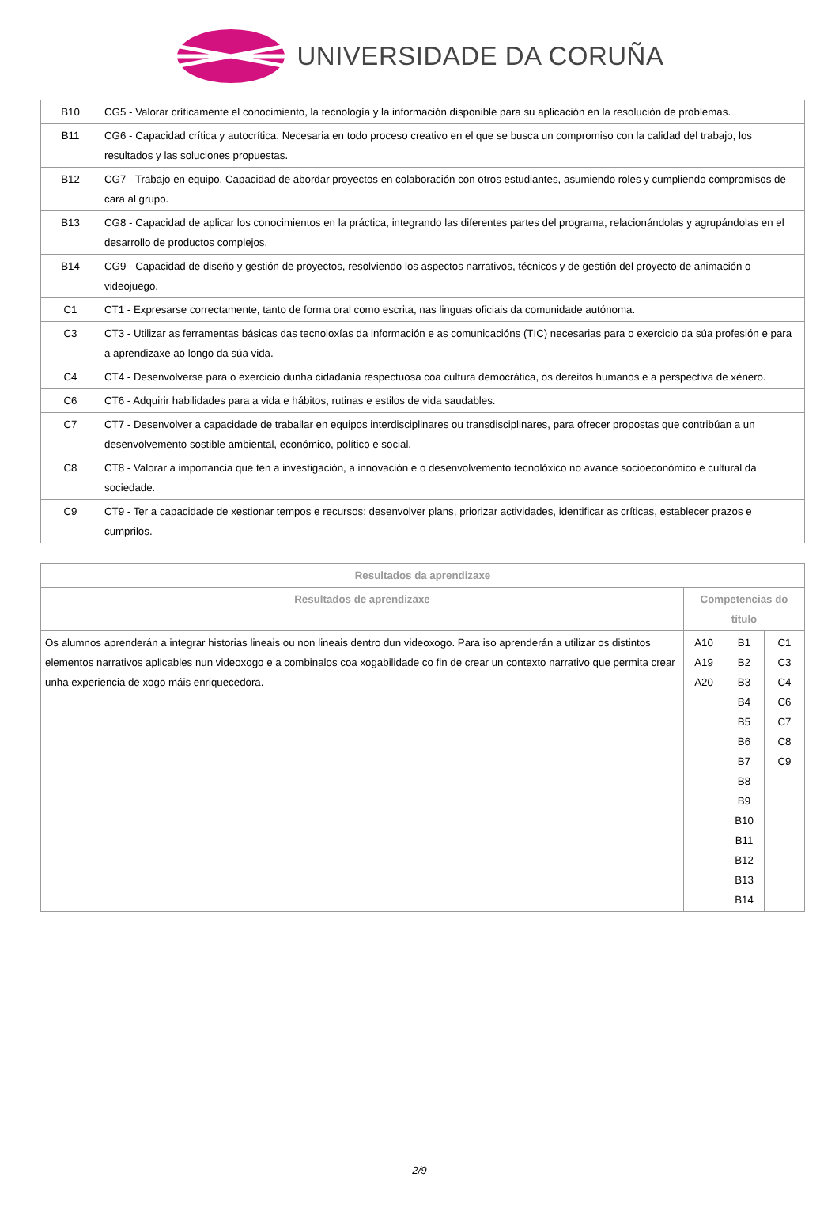UNIVERSIDADE DA CORUÑA
| B10 | CG5 - Valorar críticamente el conocimiento, la tecnología y la información disponible para su aplicación en la resolución de problemas. |
| B11 | CG6 - Capacidad crítica y autocrítica. Necesaria en todo proceso creativo en el que se busca un compromiso con la calidad del trabajo, los resultados y las soluciones propuestas. |
| B12 | CG7 - Trabajo en equipo. Capacidad de abordar proyectos en colaboración con otros estudiantes, asumiendo roles y cumpliendo compromisos de cara al grupo. |
| B13 | CG8 - Capacidad de aplicar los conocimientos en la práctica, integrando las diferentes partes del programa, relacionándolas y agrupándolas en el desarrollo de productos complejos. |
| B14 | CG9 - Capacidad de diseño y gestión de proyectos, resolviendo los aspectos narrativos, técnicos y de gestión del proyecto de animación o videojuego. |
| C1 | CT1 - Expresarse correctamente, tanto de forma oral como escrita, nas linguas oficiais da comunidade autónoma. |
| C3 | CT3 - Utilizar as ferramentas básicas das tecnoloxías da información e as comunicacións (TIC) necesarias para o exercicio da súa profesión e para a aprendizaxe ao longo da súa vida. |
| C4 | CT4 - Desenvolverse para o exercicio dunha cidadanía respectuosa coa cultura democrática, os dereitos humanos e a perspectiva de xénero. |
| C6 | CT6 - Adquirir habilidades para a vida e hábitos, rutinas e estilos de vida saudables. |
| C7 | CT7 - Desenvolver a capacidade de traballar en equipos interdisciplinares ou transdisciplinares, para ofrecer propostas que contribúan a un desenvolvemento sostible ambiental, económico, político e social. |
| C8 | CT8 - Valorar a importancia que ten a investigación, a innovación e o desenvolvemento tecnolóxico no avance socioeconómico e cultural da sociedade. |
| C9 | CT9 - Ter a capacidade de xestionar tempos e recursos: desenvolver plans, priorizar actividades, identificar as críticas, establecer prazos e cumprilos. |
| Resultados da aprendizaxe | | | |
| --- | --- | --- | --- |
| Resultados de aprendizaxe | Competencias do título | | |
| Os alumnos aprenderán a integrar historias lineais ou non lineais dentro dun videoxogo. Para iso aprenderán a utilizar os distintos elementos narrativos aplicables nun videoxogo e a combinalos coa xogabilidade co fin de crear un contexto narrativo que permita crear unha experiencia de xogo máis enriquecedora. | A10 A19 A20 | B1 B2 B3 B4 B5 B6 B7 B8 B9 B10 B11 B12 B13 B14 | C1 C3 C4 C6 C7 C8 C9 |
2/9